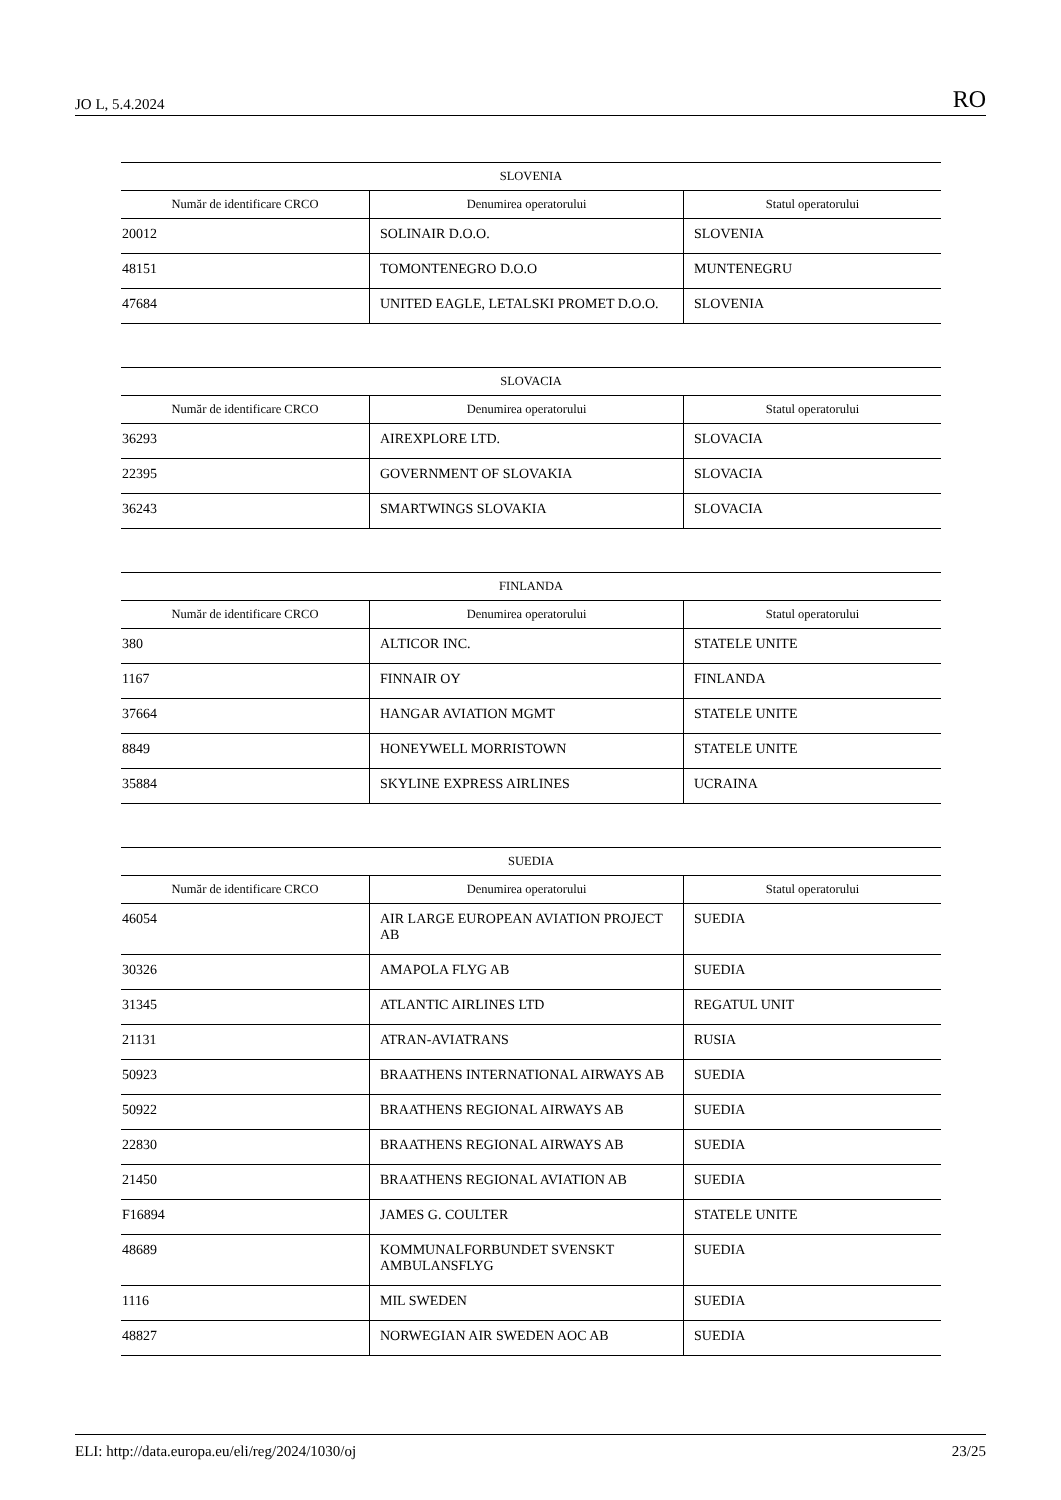JO L, 5.4.2024 RO
| SLOVENIA | | |
| --- | --- | --- |
| Număr de identificare CRCO | Denumirea operatorului | Statul operatorului |
| 20012 | SOLINAIR D.O.O. | SLOVENIA |
| 48151 | TOMONTENEGRO D.O.O | MUNTENEGRU |
| 47684 | UNITED EAGLE, LETALSKI PROMET D.O.O. | SLOVENIA |
| SLOVACIA | | |
| --- | --- | --- |
| Număr de identificare CRCO | Denumirea operatorului | Statul operatorului |
| 36293 | AIREXPLORE LTD. | SLOVACIA |
| 22395 | GOVERNMENT OF SLOVAKIA | SLOVACIA |
| 36243 | SMARTWINGS SLOVAKIA | SLOVACIA |
| FINLANDA | | |
| --- | --- | --- |
| Număr de identificare CRCO | Denumirea operatorului | Statul operatorului |
| 380 | ALTICOR INC. | STATELE UNITE |
| 1167 | FINNAIR OY | FINLANDA |
| 37664 | HANGAR AVIATION MGMT | STATELE UNITE |
| 8849 | HONEYWELL MORRISTOWN | STATELE UNITE |
| 35884 | SKYLINE EXPRESS AIRLINES | UCRAINA |
| SUEDIA | | |
| --- | --- | --- |
| Număr de identificare CRCO | Denumirea operatorului | Statul operatorului |
| 46054 | AIR LARGE EUROPEAN AVIATION PROJECT AB | SUEDIA |
| 30326 | AMAPOLA FLYG AB | SUEDIA |
| 31345 | ATLANTIC AIRLINES LTD | REGATUL UNIT |
| 21131 | ATRAN-AVIATRANS | RUSIA |
| 50923 | BRAATHENS INTERNATIONAL AIRWAYS AB | SUEDIA |
| 50922 | BRAATHENS REGIONAL AIRWAYS AB | SUEDIA |
| 22830 | BRAATHENS REGIONAL AIRWAYS AB | SUEDIA |
| 21450 | BRAATHENS REGIONAL AVIATION AB | SUEDIA |
| F16894 | JAMES G. COULTER | STATELE UNITE |
| 48689 | KOMMUNALFORBUNDET SVENSKT AMBULANSFLYG | SUEDIA |
| 1116 | MIL SWEDEN | SUEDIA |
| 48827 | NORWEGIAN AIR SWEDEN AOC AB | SUEDIA |
ELI: http://data.europa.eu/eli/reg/2024/1030/oj 23/25